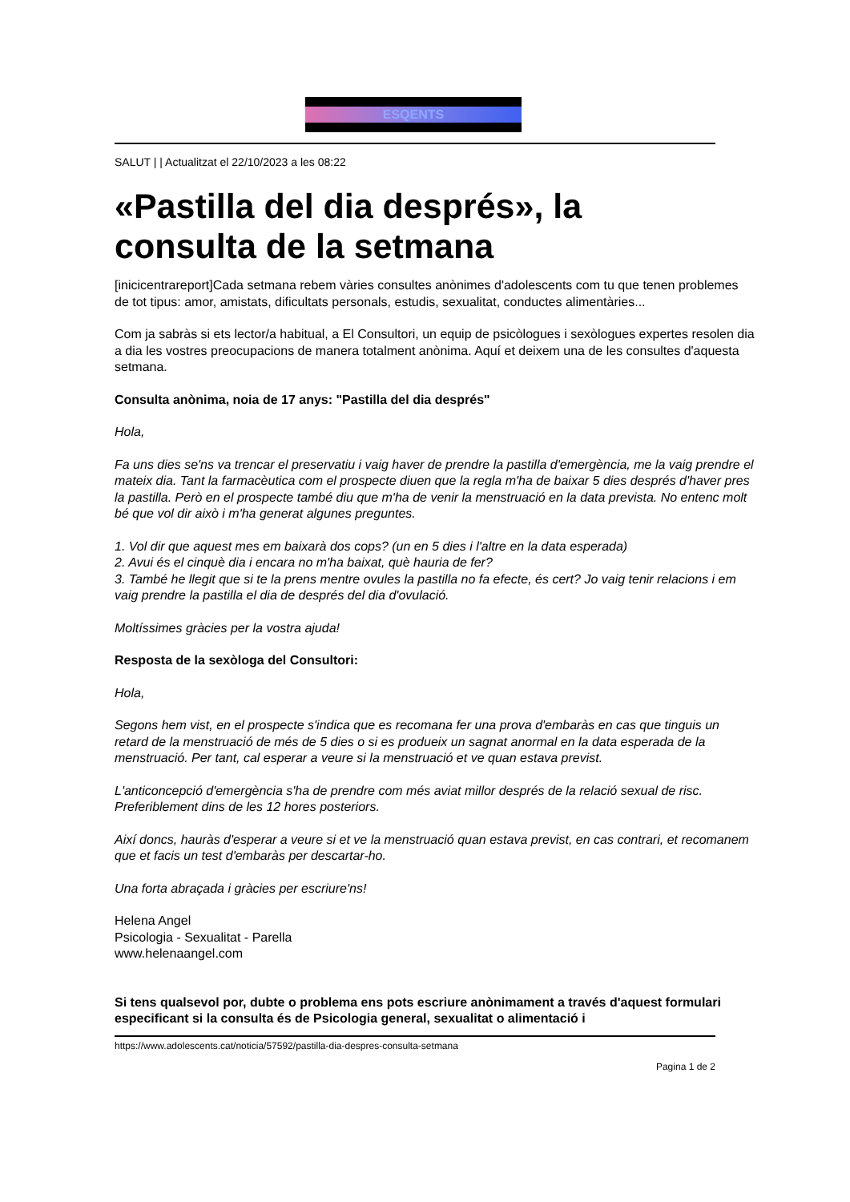ESQENTS
SALUT | | Actualitzat el 22/10/2023 a les 08:22
«Pastilla del dia després», la consulta de la setmana
[inicicentrareport]Cada setmana rebem vàries consultes anònimes d'adolescents com tu que tenen problemes de tot tipus: amor, amistats, dificultats personals, estudis, sexualitat, conductes alimentàries...
Com ja sabràs si ets lector/a habitual, a El Consultori, un equip de psicòlogues i sexòlogues expertes resolen dia a dia les vostres preocupacions de manera totalment anònima. Aquí et deixem una de les consultes d'aquesta setmana.
Consulta anònima, noia de 17 anys: "Pastilla del dia després"
Hola,
Fa uns dies se'ns va trencar el preservatiu i vaig haver de prendre la pastilla d'emergència, me la vaig prendre el mateix dia. Tant la farmacèutica com el prospecte diuen que la regla m'ha de baixar 5 dies després d'haver pres la pastilla. Però en el prospecte també diu que m'ha de venir la menstruació en la data prevista. No entenc molt bé que vol dir això i m'ha generat algunes preguntes.
1. Vol dir que aquest mes em baixarà dos cops? (un en 5 dies i l'altre en la data esperada)
2. Avui és el cinquè dia i encara no m'ha baixat, què hauria de fer?
3. També he llegit que si te la prens mentre ovules la pastilla no fa efecte, és cert? Jo vaig tenir relacions i em vaig prendre la pastilla el dia de després del dia d'ovulació.
Moltíssimes gràcies per la vostra ajuda!
Resposta de la sexòloga del Consultori:
Hola,
Segons hem vist, en el prospecte s'indica que es recomana fer una prova d'embaràs en cas que tinguis un retard de la menstruació de més de 5 dies o si es produeix un sagnat anormal en la data esperada de la menstruació. Per tant, cal esperar a veure si la menstruació et ve quan estava previst.
L'anticoncepció d'emergència s'ha de prendre com més aviat millor després de la relació sexual de risc. Preferiblement dins de les 12 hores posteriors.
Així doncs, hauràs d'esperar a veure si et ve la menstruació quan estava previst, en cas contrari, et recomanem que et facis un test d'embaràs per descartar-ho.
Una forta abraçada i gràcies per escriure'ns!
Helena Angel
Psicologia - Sexualitat - Parella
www.helenaangel.com
Si tens qualsevol por, dubte o problema ens pots escriure anònimament a través d'aquest formulari especificant si la consulta és de Psicologia general, sexualitat o alimentació i
https://www.adolescents.cat/noticia/57592/pastilla-dia-despres-consulta-setmana
Pagina 1 de 2